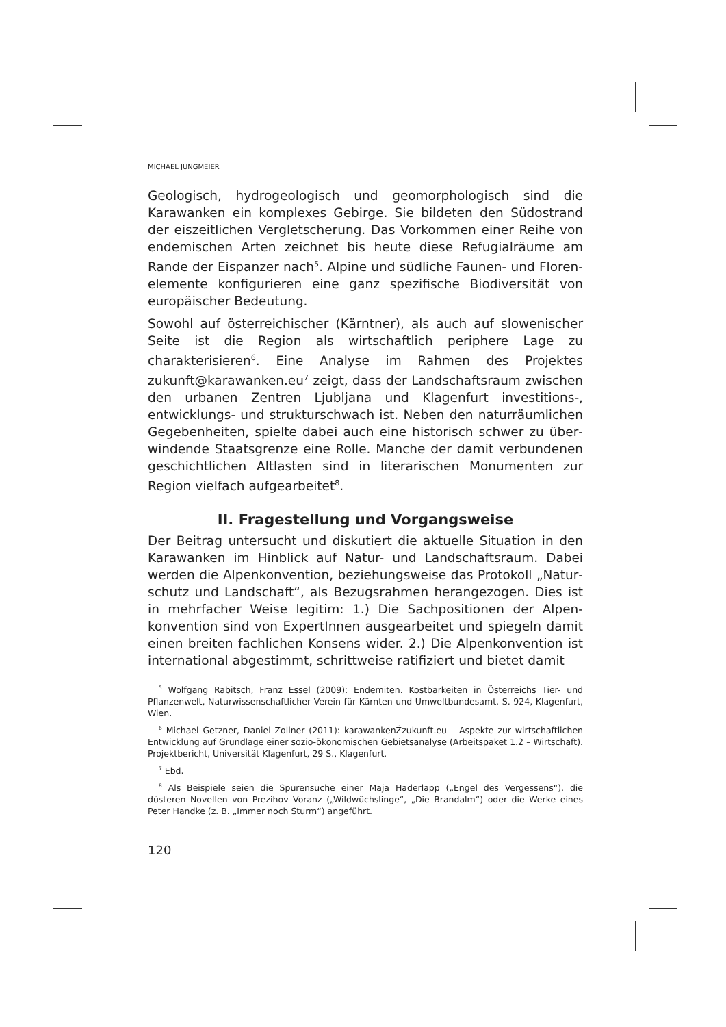MICHAEL JUNGMEIER
Geologisch, hydrogeologisch und geomorphologisch sind die Karawanken ein komplexes Gebirge. Sie bildeten den Südostrand der eiszeitlichen Vergletscherung. Das Vorkommen einer Reihe von endemischen Arten zeichnet bis heute diese Refugialräume am Rande der Eispanzer nach<sup>5</sup>. Alpine und südliche Faunen- und Floren­elemente konfigurieren eine ganz spezifische Biodiversität von euro­päischer Bedeutung.
Sowohl auf österreichischer (Kärntner), als auch auf slowenischer Seite ist die Region als wirtschaftlich periphere Lage zu charakterisieren<sup>6</sup>. Eine Analyse im Rahmen des Projektes zukunft@karawanken.eu<sup>7</sup> zeigt, dass der Landschaftsraum zwischen den urbanen Zentren Ljubljana und Klagenfurt investitions-, entwicklungs- und strukturschwach ist. Neben den naturräumlichen Gegebenheiten, spielte dabei auch eine historisch schwer zu über­windende Staatsgrenze eine Rolle. Manche der damit verbundenen geschichtlichen Altlasten sind in literarischen Monumenten zur Region vielfach aufgearbeitet<sup>8</sup>.
II. Fragestellung und Vorgangsweise
Der Beitrag untersucht und diskutiert die aktuelle Situation in den Karawanken im Hinblick auf Natur- und Landschaftsraum. Dabei werden die Alpenkonvention, beziehungsweise das Protokoll „Natur­schutz und Landschaft“, als Bezugsrahmen herangezogen. Dies ist in mehrfacher Weise legitim: 1.) Die Sachpositionen der Alpen­konvention sind von ExpertInnen ausgearbeitet und spiegeln damit einen breiten fachlichen Konsens wider. 2.) Die Alpenkonvention ist international abgestimmt, schrittweise ratifiziert und bietet damit
<sup>5</sup> Wolfgang Rabitsch, Franz Essel (2009): Endemiten. Kostbarkeiten in Österreichs Tier- und Pflanzenwelt, Naturwissenschaftlicher Verein für Kärnten und Umweltbundesamt, S. 924, Klagenfurt, Wien.
<sup>6</sup> Michael Getzner, Daniel Zollner (2011): karawankenŽzukunft.eu – Aspekte zur wirt­schaftlichen Entwicklung auf Grundlage einer sozio-ökonomischen Gebietsanalyse (Arbeitspaket 1.2 – Wirtschaft). Projektbericht, Universität Klagenfurt, 29 S., Klagenfurt.
<sup>7</sup> Ebd.
<sup>8</sup> Als Beispiele seien die Spurensuche einer Maja Haderlapp („Engel des Vergessens“), die düsteren Novellen von Prezihov Voranz („Wildwüchslinge“, „Die Brandalm“) oder die Werke eines Peter Handke (z. B. „Immer noch Sturm“) angeführt.
120